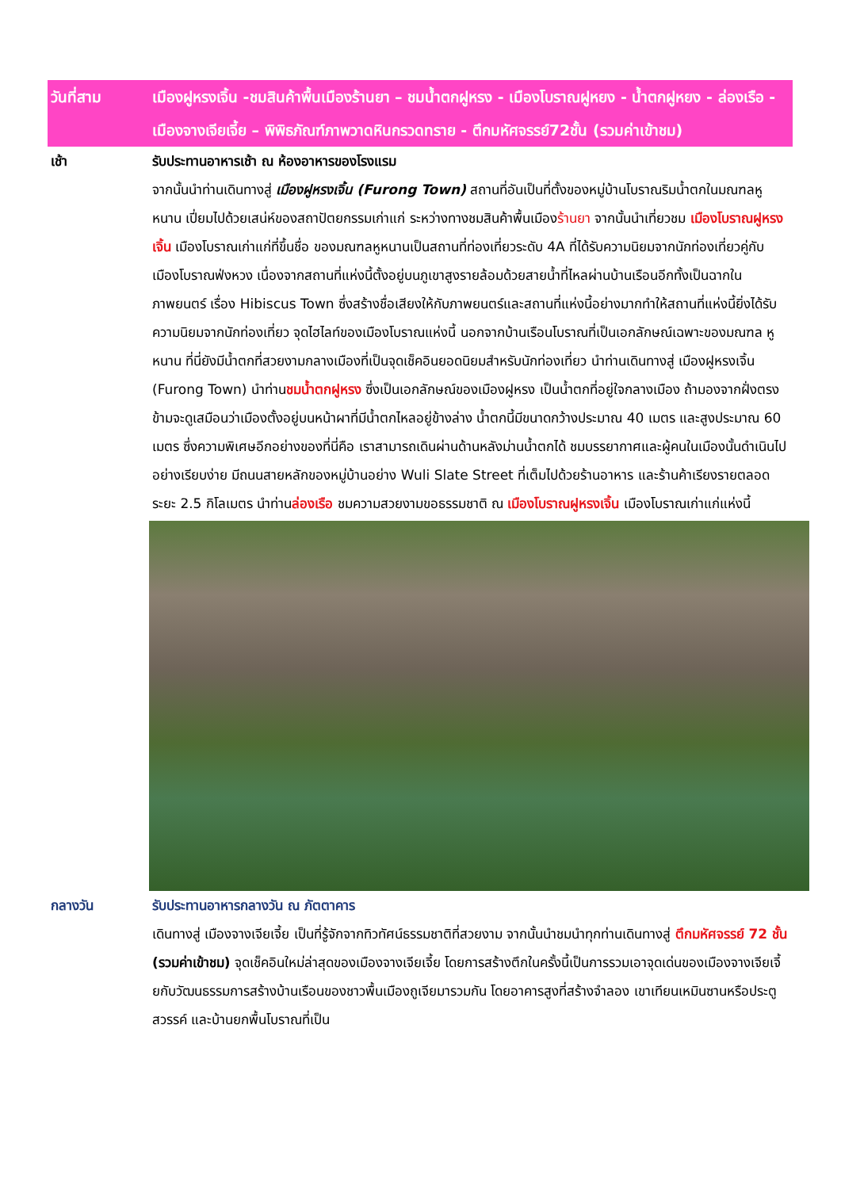วันที่สาม เมืองฝูหรงเจิ้น -ชมสินค้าพื้นเมืองร้านยา – ชมน้ำตกฝูหรง - เมืองโบราณฝูหยง - น้ำตกฝูหยง - ล่องเรือ - เมืองจางเจียเจี้ย – พิพิธภัณฑ์ภาพวาดหินกรวดทราย - ตึกมหัศจรรย์72ชั้น (รวมค่าเข้าชม)
เช้า รับประทานอาหารเช้า ณ ห้องอาหารของโรงแรม
จากนั้นนำท่านเดินทางสู่ เมืองฝูหรงเจิ้น (Furong Town) สถานที่อันเป็นที่ตั้งของหมู่บ้านโบราณริมน้ำตกในมณฑลหูหนาน เปี่ยมไปด้วยเสน่ห์ของสถาปัตยกรรมเก่าแก่ ระหว่างทางชมสินค้าพื้นเมืองร้านยา จากนั้นนำเที่ยวชม เมืองโบราณฝูหรงเจิ้น เมืองโบราณเก่าแก่ที่ขึ้นชื่อ ของมณฑลหูหนานเป็นสถานที่ท่องเที่ยวระดับ 4A ที่ได้รับความนิยมจากนักท่องเที่ยวคู่กับเมืองโบราณฟ่งหวง เนื่องจากสถานที่แห่งนี้ตั้งอยู่บนภูเขาสูงรายล้อมด้วยสายน้ำที่ไหลผ่านบ้านเรือนอีกทั้งเป็นฉากในภาพยนตร์ เรื่อง Hibiscus Town ซึ่งสร้างชื่อเสียงให้กับภาพยนตร์และสถานที่แห่งนี้อย่างมากทำให้สถานที่แห่งนี้ยิ่งได้รับความนิยมจากนักท่องเที่ยว จุดไฮไลท์ของเมืองโบราณแห่งนี้ นอกจากบ้านเรือนโบราณที่เป็นเอกลักษณ์เฉพาะของมณฑล หูหนาน ที่นี่ยังมีน้ำตกที่สวยงามกลางเมืองที่เป็นจุดเช็คอินยอดนิยมสำหรับนักท่องเที่ยว นำท่านเดินทางสู่ เมืองฝูหรงเจิ้น (Furong Town) นำท่านชมน้ำตกฝูหรง ซึ่งเป็นเอกลักษณ์ของเมืองฝูหรง เป็นน้ำตกที่อยู่ใจกลางเมือง ถ้ามองจากฝั่งตรงข้ามจะดูเสมือนว่าเมืองตั้งอยู่บนหน้าผาที่มีน้ำตกไหลอยู่ข้างล่าง น้ำตกนี้มีขนาดกว้างประมาณ 40 เมตร และสูงประมาณ 60 เมตร ซึ่งความพิเศษอีกอย่างของที่นี่คือ เราสามารถเดินผ่านด้านหลังม่านน้ำตกได้ ชมบรรยากาศและผู้คนในเมืองนั้นดำเนินไปอย่างเรียบง่าย มีถนนสายหลักของหมู่บ้านอย่าง Wuli Slate Street ที่เต็มไปด้วยร้านอาหาร และร้านค้าเรียงรายตลอดระยะ 2.5 กิโลเมตร นำท่านล่องเรือ ชมความสวยงามขอธรรมชาติ ณ เมืองโบราณฝูหรงเจิ้น เมืองโบราณเก่าแก่แห่งนี้
กลางวัน รับประทานอาหารกลางวัน ณ ภัตตาคาร
เดินทางสู่ เมืองจางเจียเจี้ย เป็นที่รู้จักจากทิวทัศน์ธรรมชาติที่สวยงาม จากนั้นนำชมนำทุกท่านเดินทางสู่ ตึกมหัศจรรย์ 72 ชั้น (รวมค่าเข้าชม) จุดเช็คอินใหม่ล่าสุดของเมืองจางเจียเจี้ย โดยการสร้างตึกในครั้งนี้เป็นการรวมเอาจุดเด่นของเมืองจางเจียเจี้ยกับวัฒนธรรมการสร้างบ้านเรือนของชาวพื้นเมืองถูเจียมารวมกัน โดยอาคารสูงที่สร้างจำลอง เขาเทียนเหมินซานหรือประตูสวรรค์ และบ้านยกพื้นโบราณที่เป็น